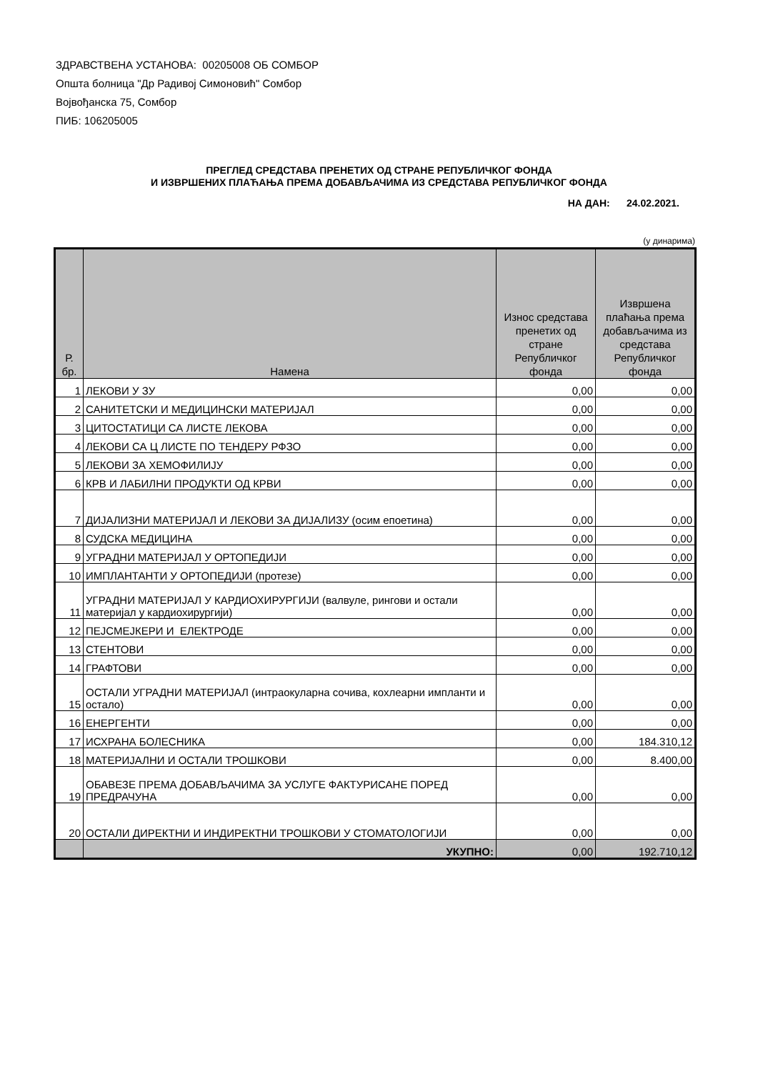ЗДРАВСТВЕНА УСТАНОВА: 00205008 ОБ СОМБОР
Општа болница "Др Радивој Симоновић" Сомбор
Војвођанска 75, Сомбор
ПИБ: 106205005
ПРЕГЛЕД СРЕДСТАВА ПРЕНЕТИХ ОД СТРАНЕ РЕПУБЛИЧКОГ ФОНДА
И ИЗВРШЕНИХ ПЛАЋАЊА ПРЕМА ДОБАВЉАЧИМА ИЗ СРЕДСТАВА РЕПУБЛИЧКОГ ФОНДА
НА ДАН: 24.02.2021.
(у динарима)
| Р. бр. | Намена | Износ средстава пренетих од стране Републичког фонда | Извршена плаћања према добављачима из средстава Републичког фонда |
| --- | --- | --- | --- |
| 1 | ЛЕКОВИ У ЗУ | 0,00 | 0,00 |
| 2 | САНИТЕТСКИ И МЕДИЦИНСКИ МАТЕРИЈАЛ | 0,00 | 0,00 |
| 3 | ЦИТОСТАТИЦИ СА ЛИСТЕ ЛЕКОВА | 0,00 | 0,00 |
| 4 | ЛЕКОВИ СА Ц ЛИСТЕ ПО ТЕНДЕРУ РФЗО | 0,00 | 0,00 |
| 5 | ЛЕКОВИ ЗА ХЕМОФИЛИЈУ | 0,00 | 0,00 |
| 6 | КРВ И ЛАБИЛНИ ПРОДУКТИ ОД КРВИ | 0,00 | 0,00 |
| 7 | ДИЈАЛИЗНИ МАТЕРИЈАЛ И ЛЕКОВИ ЗА ДИЈАЛИЗУ (осим епоетина) | 0,00 | 0,00 |
| 8 | СУДСКА МЕДИЦИНА | 0,00 | 0,00 |
| 9 | УГРАДНИ МАТЕРИЈАЛ У ОРТОПЕДИЈИ | 0,00 | 0,00 |
| 10 | ИМПЛАНТАНТИ У ОРТОПЕДИЈИ (протезе) | 0,00 | 0,00 |
| 11 | УГРАДНИ МАТЕРИЈАЛ У КАРДИОХИРУРГИЈИ (валвуле, рингови и остали материјал у кардиохирургији) | 0,00 | 0,00 |
| 12 | ПЕЈСМЕЈКЕРИ И ЕЛЕКТРОДЕ | 0,00 | 0,00 |
| 13 | СТЕНТОВИ | 0,00 | 0,00 |
| 14 | ГРАФТОВИ | 0,00 | 0,00 |
| 15 | ОСТАЛИ УГРАДНИ МАТЕРИЈАЛ (интраокуларна сочива, кохлеарни импланти и остало) | 0,00 | 0,00 |
| 16 | ЕНЕРГЕНТИ | 0,00 | 0,00 |
| 17 | ИСХРАНА БОЛЕСНИКА | 0,00 | 184.310,12 |
| 18 | МАТЕРИЈАЛНИ И ОСТАЛИ ТРОШКОВИ | 0,00 | 8.400,00 |
| 19 | ОБАВЕЗЕ ПРЕМА ДОБАВЉАЧИМА ЗА УСЛУГЕ ФАКТУРИСАНЕ ПОРЕД ПРЕДРАЧУНА | 0,00 | 0,00 |
| 20 | ОСТАЛИ ДИРЕКТНИ И ИНДИРЕКТНИ ТРОШКОВИ У СТОМАТОЛОГИЈИ | 0,00 | 0,00 |
| | УКУПНО: | 0,00 | 192.710,12 |